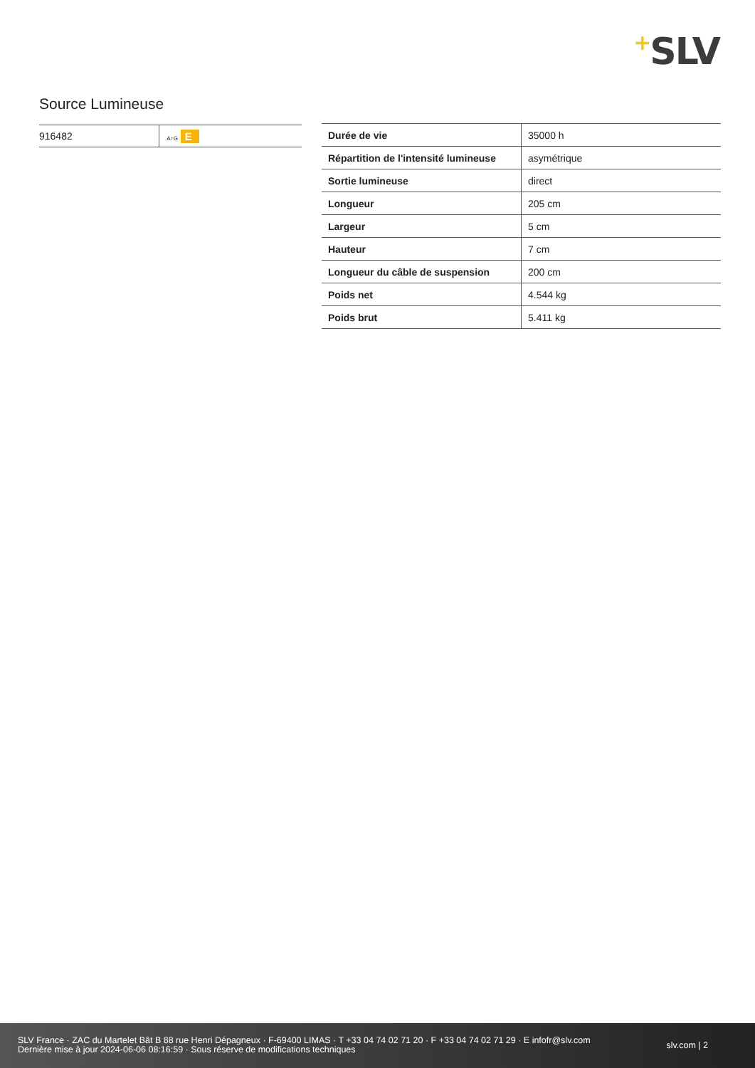+SLV
Source Lumineuse
| 916482 | A↑G E |
| Durée de vie | 35000 h |
| Répartition de l'intensité lumineuse | asymétrique |
| Sortie lumineuse | direct |
| Longueur | 205 cm |
| Largeur | 5 cm |
| Hauteur | 7 cm |
| Longueur du câble de suspension | 200 cm |
| Poids net | 4.544 kg |
| Poids brut | 5.411 kg |
SLV France · ZAC du Martelet Bât B 88 rue Henri Dépagneux · F-69400 LIMAS · T +33 04 74 02 71 20 · F +33 04 74 02 71 29 · E infofr@slv.com
Dernière mise à jour 2024-06-06 08:16:59 · Sous réserve de modifications techniques
slv.com | 2